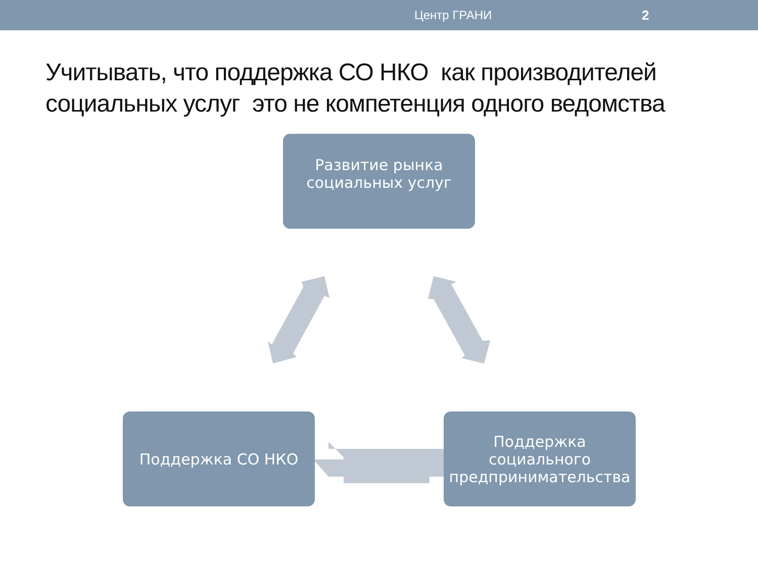Центр ГРАНИ 2
Учитывать, что поддержка СО НКО как производителей социальных услуг это не компетенция одного ведомства
Развитие рынка
социальных услуг
Поддержка СО НКО
Поддержка
социального
предпринимательства